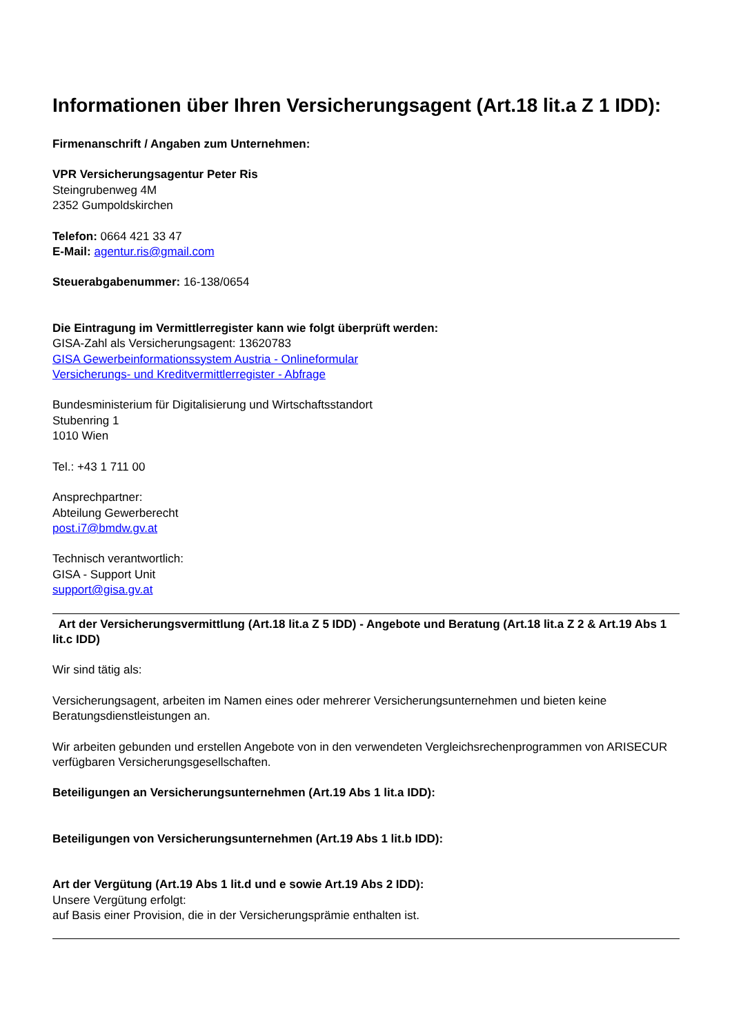Informationen über Ihren Versicherungsagent (Art.18 lit.a Z 1 IDD):
Firmenanschrift / Angaben zum Unternehmen:
VPR Versicherungsagentur Peter Ris
Steingrubenweg 4M
2352 Gumpoldskirchen
Telefon: 0664 421 33 47
E-Mail: agentur.ris@gmail.com
Steuerabgabenummer: 16-138/0654
Die Eintragung im Vermittlerregister kann wie folgt überprüft werden:
GISA-Zahl als Versicherungsagent: 13620783
GISA Gewerbeinformationssystem Austria - Onlineformular
Versicherungs- und Kreditvermittlerregister - Abfrage
Bundesministerium für Digitalisierung und Wirtschaftsstandort
Stubenring 1
1010 Wien
Tel.: +43 1 711 00
Ansprechpartner:
Abteilung Gewerberecht
post.i7@bmdw.gv.at
Technisch verantwortlich:
GISA - Support Unit
support@gisa.gv.at
Art der Versicherungsvermittlung (Art.18 lit.a Z 5 IDD) - Angebote und Beratung (Art.18 lit.a Z 2 & Art.19 Abs 1 lit.c IDD)
Wir sind tätig als:
Versicherungsagent, arbeiten im Namen eines oder mehrerer Versicherungsunternehmen und bieten keine Beratungsdienstleistungen an.
Wir arbeiten gebunden und erstellen Angebote von in den verwendeten Vergleichsrechenprogrammen von ARISECUR verfügbaren Versicherungsgesellschaften.
Beteiligungen an Versicherungsunternehmen (Art.19 Abs 1 lit.a IDD):
Beteiligungen von Versicherungsunternehmen (Art.19 Abs 1 lit.b IDD):
Art der Vergütung (Art.19 Abs 1 lit.d und e sowie Art.19 Abs 2 IDD):
Unsere Vergütung erfolgt:
auf Basis einer Provision, die in der Versicherungsprämie enthalten ist.